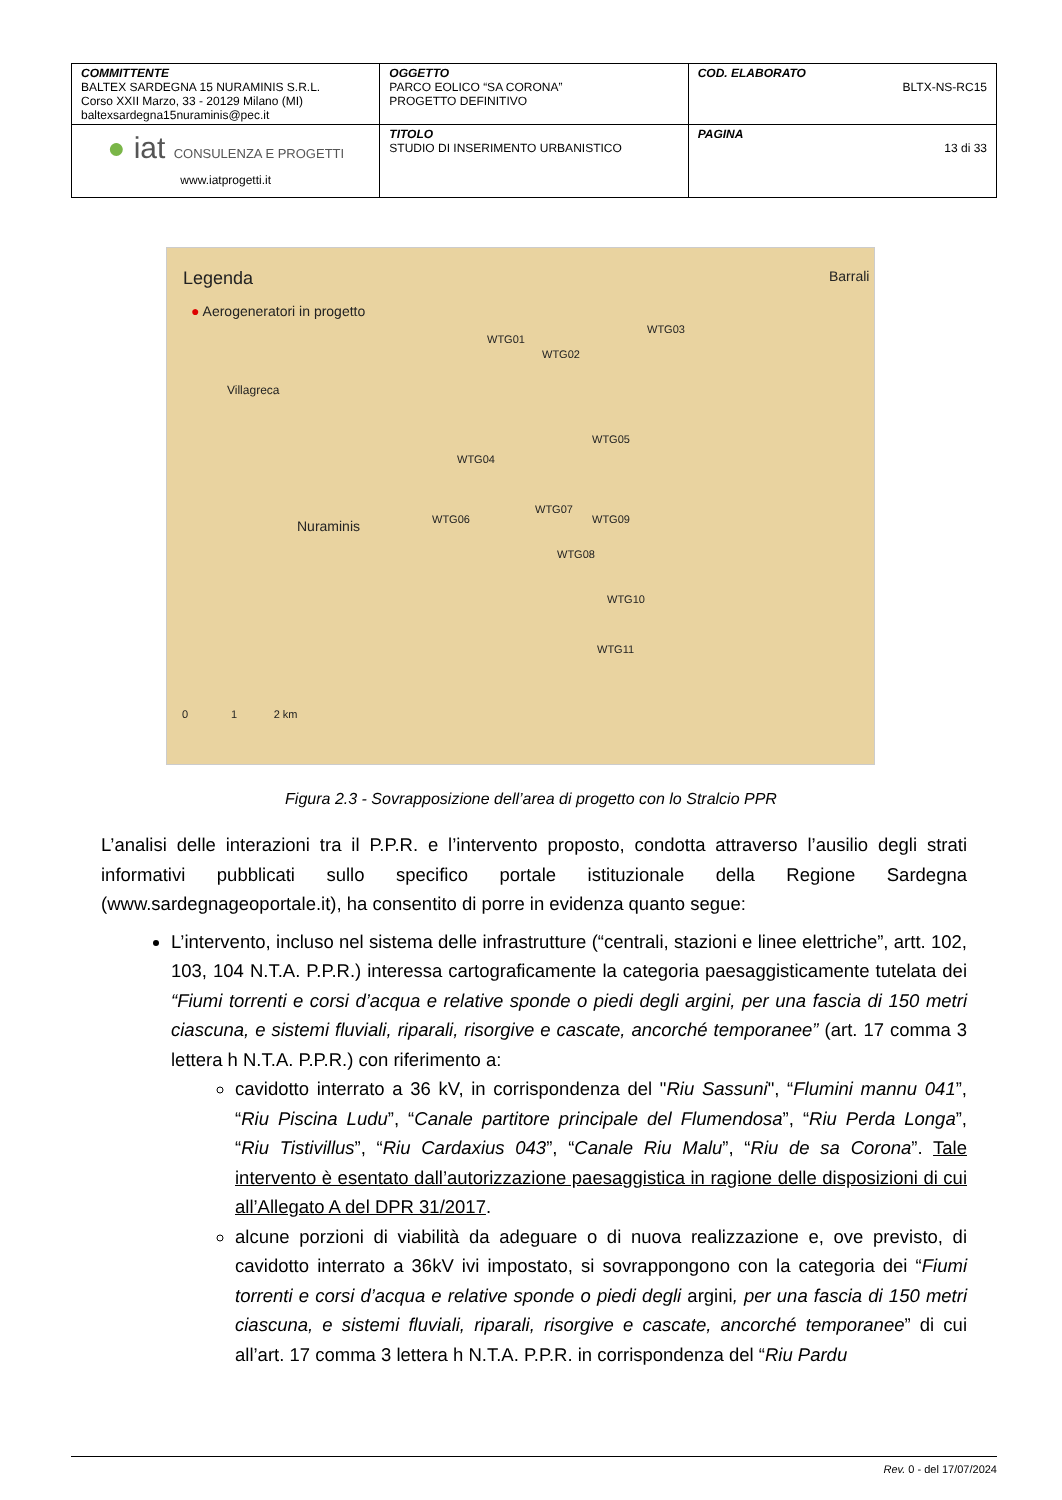| COMMITTENTE BALTEX SARDEGNA 15 NURAMINIS S.R.L. Corso XXII Marzo, 33 - 20129 Milano (MI) baltexsardegna15nuraminis@pec.it | OGGETTO PARCO EOLICO “SA CORONA” PROGETTO DEFINITIVO | COD. ELABORATO BLTX-NS-RC15 |
| ● iat CONSULENZA E PROGETTI www.iatprogetti.it | TITOLO STUDIO DI INSERIMENTO URBANISTICO | PAGINA 13 di 33 |
Legenda
● Aerogeneratori in progetto
Villagreca
Nuraminis
WTG01
WTG02
WTG03
WTG04
WTG05
WTG06
WTG07
WTG08
WTG09
WTG10
WTG11
Barrali
0 1 2 km
Figura 2.3 - Sovrapposizione dell’area di progetto con lo Stralcio PPR
L’analisi delle interazioni tra il P.P.R. e l’intervento proposto, condotta attraverso l’ausilio degli strati informativi pubblicati sullo specifico portale istituzionale della Regione Sardegna (www.sardegnageoportale.it), ha consentito di porre in evidenza quanto segue:
L’intervento, incluso nel sistema delle infrastrutture (“centrali, stazioni e linee elettriche”, artt. 102, 103, 104 N.T.A. P.P.R.) interessa cartograficamente la categoria paesaggisticamente tutelata dei “Fiumi torrenti e corsi d’acqua e relative sponde o piedi degli argini, per una fascia di 150 metri ciascuna, e sistemi fluviali, riparali, risorgive e cascate, ancorché temporanee” (art. 17 comma 3 lettera h N.T.A. P.P.R.) con riferimento a:
cavidotto interrato a 36 kV, in corrispondenza del "Riu Sassuni", “Flumini mannu 041”, “Riu Piscina Ludu”, “Canale partitore principale del Flumendosa”, “Riu Perda Longa”, “Riu Tistivillus”, “Riu Cardaxius 043”, “Canale Riu Malu”, “Riu de sa Corona”. Tale intervento è esentato dall’autorizzazione paesaggistica in ragione delle disposizioni di cui all’Allegato A del DPR 31/2017.
alcune porzioni di viabilità da adeguare o di nuova realizzazione e, ove previsto, di cavidotto interrato a 36kV ivi impostato, si sovrappongono con la categoria dei “Fiumi torrenti e corsi d’acqua e relative sponde o piedi degli argini, per una fascia di 150 metri ciascuna, e sistemi fluviali, riparali, risorgive e cascate, ancorché temporanee” di cui all’art. 17 comma 3 lettera h N.T.A. P.P.R. in corrispondenza del “Riu Pardu
Rev. 0 - del 17/07/2024